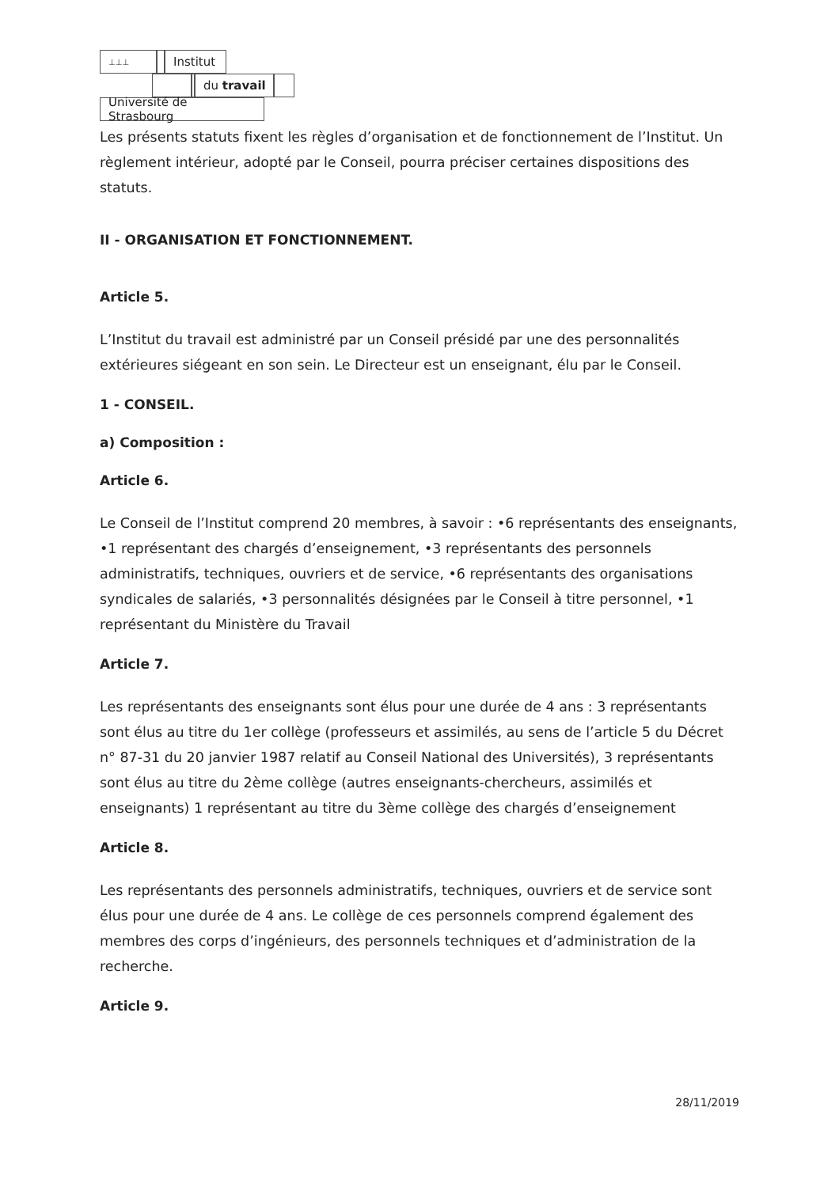⊥⊥⊥
Institut
du travail
Université de Strasbourg
Les présents statuts fixent les règles d’organisation et de fonctionnement de l’Institut. Un règlement intérieur, adopté par le Conseil, pourra préciser certaines dispositions des statuts.
II - ORGANISATION ET FONCTIONNEMENT.
Article 5.
L’Institut du travail est administré par un Conseil présidé par une des personnalités extérieures siégeant en son sein. Le Directeur est un enseignant, élu par le Conseil.
1 - CONSEIL.
a) Composition :
Article 6.
Le Conseil de l’Institut comprend 20 membres, à savoir : •6 représentants des enseignants, •1 représentant des chargés d’enseignement, •3 représentants des personnels administratifs, techniques, ouvriers et de service, •6 représentants des organisations syndicales de salariés, •3 personnalités désignées par le Conseil à titre personnel, •1 représentant du Ministère du Travail
Article 7.
Les représentants des enseignants sont élus pour une durée de 4 ans : 3 représentants sont élus au titre du 1er collège (professeurs et assimilés, au sens de l’article 5 du Décret n° 87-31 du 20 janvier 1987 relatif au Conseil National des Universités), 3 représentants sont élus au titre du 2ème collège (autres enseignants-chercheurs, assimilés et enseignants) 1 représentant au titre du 3ème collège des chargés d’enseignement
Article 8.
Les représentants des personnels administratifs, techniques, ouvriers et de service sont élus pour une durée de 4 ans. Le collège de ces personnels comprend également des membres des corps d’ingénieurs, des personnels techniques et d’administration de la recherche.
Article 9.
28/11/2019